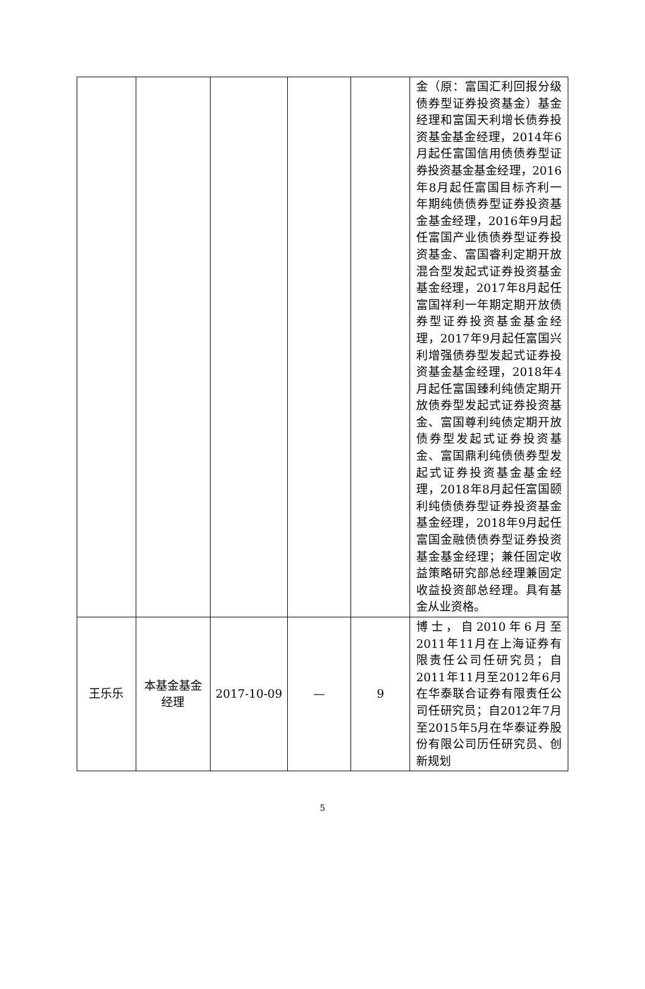| | | | | | 金（原：富国汇利回报分级债券型证券投资基金）基金经理和富国天利增长债券投资基金基金经理，2014年6月起任富国信用债债券型证券投资基金基金经理，2016年8月起任富国目标齐利一年期纯债债券型证券投资基金基金经理，2016年9月起任富国产业债债券型证券投资基金、富国睿利定期开放混合型发起式证券投资基金基金经理，2017年8月起任富国祥利一年期定期开放债券型证券投资基金基金经理，2017年9月起任富国兴利增强债券型发起式证券投资基金基金经理，2018年4月起任富国臻利纯债定期开放债券型发起式证券投资基金、富国尊利纯债定期开放债券型发起式证券投资基金、富国鼎利纯债债券型发起式证券投资基金基金经理，2018年8月起任富国颐利纯债债券型证券投资基金基金经理，2018年9月起任富国金融债债券型证券投资基金基金经理；兼任固定收益策略研究部总经理兼固定收益投资部总经理。具有基金从业资格。 |
| 王乐乐 | 本基金基金经理 | 2017-10-09 | — | 9 | 博士，自2010年6月至2011年11月在上海证券有限责任公司任研究员；自2011年11月至2012年6月在华泰联合证券有限责任公司任研究员；自2012年7月至2015年5月在华泰证券股份有限公司历任研究员、创新规划 |
5